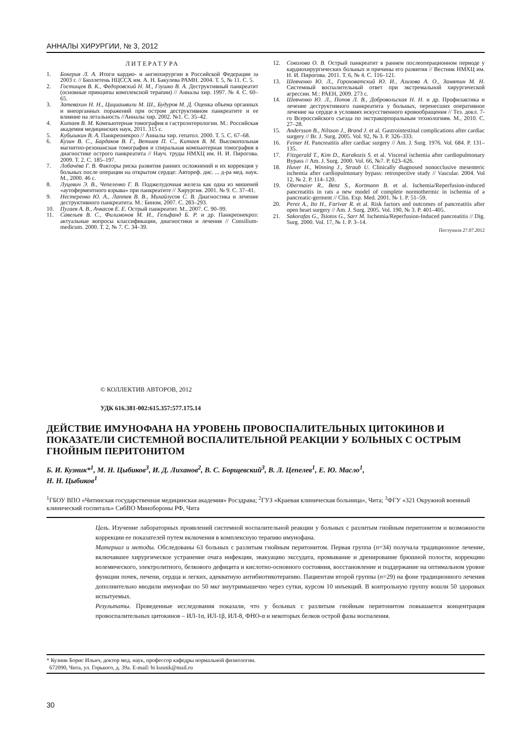АННАЛЫ ХИРУРГИИ, № 3, 2012
ЛИТЕРАТУРА
1. Бокерия Л. А. Итоги кардио- и ангиохирургии в Российской Федерации за 2003 г. // Бюллетень НЦССХ им. А. Н. Бакулева РАМН. 2004. Т. 5, № 11. С. 5.
2. Гостищев В. К., Федоровский Н. М., Глушко В. А. Деструктивный панкреатит (основные принципы комплексной терапии) // Анналы хир. 1997. № 4. С. 60–65.
3. Затевахин Н. Н., Цициашвили М. Ш., Будуров М. Д. Оценка объема органных и внеорганных поражений при остром деструктивном панкреатите и ее влияние на летальность //Анналы хир. 2002. №1. С. 35–42.
4. Китаев В. М. Компьютерная томография в гастроэнтерологии. М.: Российская академия медицинских наук, 2011. 315 с.
5. Кубышкин В. А. Панкреонекроз // Анналы хир. гепатол. 2000. Т. 5. С. 67–68.
6. Кузин В. С., Бардаков В. Г., Ветшев П. С., Китаев В. М. Высокопольная магнитно-резонансная томография и спиральная компьютерная томография в диагностике острого панкреатита // Науч. труды НМХЦ им. Н. И. Пирогова. 2009. Т. 2. С. 185–197.
7. Лобачёва Г. В. Факторы риска развития ранних осложнений и их коррекция у больных после операции на открытом сердце: Автореф. дис. ... д-ра мед. наук. М., 2000. 46 с.
8. Луцевич Э. В., Чепеленко Г. В. Поджелудочная железа как одна из мишеней «аутоферментного взрыва» при панкреатите // Хирургия. 2001. № 9. С. 37–41.
9. Нестеренко Ю. А., Лаптев В. В., Михайлусов С. В. Диагностика и лечение деструктивного панкреатита. М.: Бином, 2007. С. 283–293.
10. Пугаев А. В., Ачкасов Е. Е. Острый панкреатит. М., 2007. С. 90–99.
11. Савельев В. С., Филимонов М. И., Гельфанд Б. Р. и др. Панкреонекроз: актуальные вопросы классификации, диагностики и лечения // Consilium-medicum. 2000. Т. 2, № 7. С. 34–39.
12. Соколова О. В. Острый панкреатит в раннем послеоперационном периоде у кардиохирургических больных и причины его развития // Вестник НМХЦ им. Н. И. Пирогова. 2011. Т. 6, № 4. С. 116–121.
13. Шевченко Ю. Л., Гороховатский Ю. И., Азизова А. О., Замятин М. Н. Системный воспалительный ответ при экстремальной хирургической агрессии. М.: РАЕН, 2009. 273 с.
14. Шевченко Ю. Л., Попов Л. В., Добровольская Н. Н. и др. Профилактика и лечение деструктивного панкреатита у больных, перенесших оперативное лечение на сердце в условиях искусственного кровообращения // Тез. докл. 7-го Всероссийского съезда по экстракорпоральным технологиям. М., 2010. С. 27–28.
15. Andersson B., Nilsson J., Brand J. et al. Gastrointestinal complications after cardiac surgery // Br. J. Surg. 2005. Vol. 92, № 3. P. 326–333.
16. Feiner H. Pancreatitis after cardiac surgery // Am. J. Surg. 1976. Vol. 684. P. 131–135.
17. Fitzgerald T., Kim D., Karakozis S. et al. Visceral ischemia after cardiopulmonary Bypass // Am. J. Surg. 2000. Vol. 66, №7. P. 623–626.
18. Huver H., Winning J., Straub U. Clinically diagnosed nonocclusive mesenteric ischemia after cardiopulmonary bypass: retrospective study // Vascular. 2004. Vol 12, № 2. P. 114–120.
19. Obermaier R., Benz S., Kortmann B. et al. Ischemia/Reperfusion-induced pancreatitis in rats a new model of complete normothermic in ischemia of a pancreatic-germent // Clin. Exp. Med. 2001. № 1. P. 51–59.
20. Perez A., Ito H., Farivar R. et al. Risk factors and outcomes of pancreatitis after open heart surgery // Am. J. Surg. 2005. Vol. 190, № 3. P. 401–405.
21. Sakorafas G., Tsiotos G., Sarr M. Ischemia/Reperfusion-Induced pancreatitis // Dig. Surg. 2000. Vol. 17, № 1. P. 3–14.
Поступила 27.07.2012
© КОЛЛЕКТИВ АВТОРОВ, 2012
УДК 616.381-002:615.357:577.175.14
ДЕЙСТВИЕ ИМУНОФАНА НА УРОВЕНЬ ПРОВОСПАЛИТЕЛЬНЫХ ЦИТОКИНОВ И ПОКАЗАТЕЛИ СИСТЕМНОЙ ВОСПАЛИТЕЛЬНОЙ РЕАКЦИИ У БОЛЬНЫХ С ОСТРЫМ ГНОЙНЫМ ПЕРИТОНИТОМ
Б. И. Кузник*<sup>1</sup>, М. Н. Цыбиков<sup>3</sup>, И. Д. Лиханов<sup>2</sup>, В. С. Борщевский<sup>3</sup>, В. Л. Цепелев<sup>1</sup>, Е. Ю. Масло<sup>1</sup>,
Н. Н. Цыбиков<sup>1</sup>
<sup>1</sup> ГБОУ ВПО «Читинская государственная медицинская академия» Росздрава; <sup>2</sup>ГУЗ «Краевая клиническая больница», Чита; <sup>3</sup>ФГУ «321 Окружной военный клинический госпиталь» СибВО Минобороны РФ, Чита
Цель. Изучение лабораторных проявлений системной воспалительной реакции у больных с разлитым гнойным перитонитом и возможности коррекции ее показателей путем включения в комплексную терапию имунофана.
Материал и методы. Обследованы 63 больных с разлитым гнойным перитонитом. Первая группа (n=34) получала традиционное лечение, включавшее хирургическое устранение очага инфекции, эвакуацию экссудата, промывание и дренирование брюшной полости, коррекцию волемического, электролитного, белкового дефицита и кислотно-основного состояния, восстановление и поддержание на оптимальном уровне функции почек, печени, сердца и легких, адекватную антибиотикотерапию. Пациентам второй группы (n=29) на фоне традиционного лечения дополнительно вводили имунофан по 50 мкг внутримышечно через сутки, курсом 10 инъекций. В контрольную группу вошли 50 здоровых испытуемых.
Результаты. Проведенные исследования показали, что у больных с разлитым гнойным перитонитом повышается концентрация провоспалительных цитокинов – ИЛ-1α, ИЛ-1β, ИЛ-8, ФНО-α и некоторых белков острой фазы воспаления.
* Кузник Борис Ильич, доктор мед. наук, профессор кафедры нормальной физиологии.
672090, Чита, ул. Горького, д. 39а. E-mail: bi kusnik@mail.ru
30